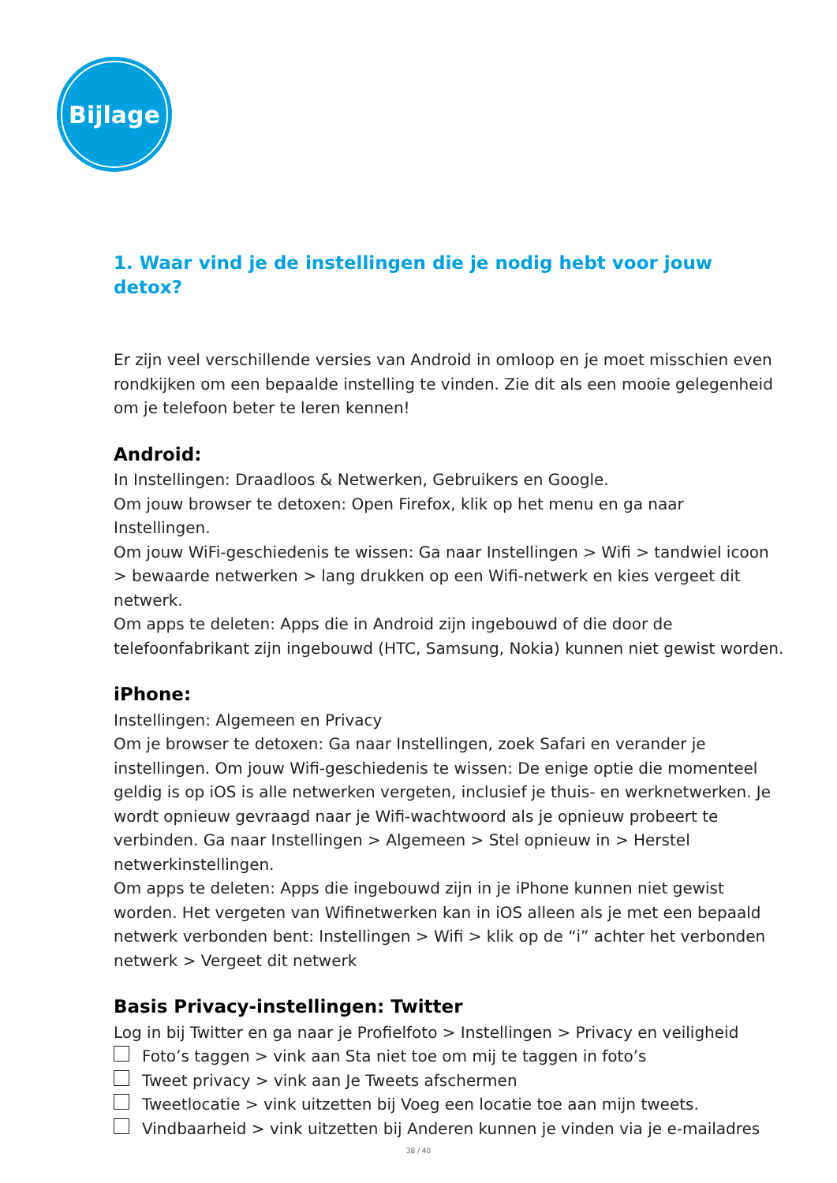Bijlage
1. Waar vind je de instellingen die je nodig hebt voor jouw detox?
Er zijn veel verschillende versies van Android in omloop en je moet misschien even rondkijken om een bepaalde instelling te vinden. Zie dit als een mooie gelegenheid om je telefoon beter te leren kennen!
Android:
In Instellingen: Draadloos & Netwerken, Gebruikers en Google.
Om jouw browser te detoxen: Open Firefox, klik op het menu en ga naar Instellingen.
Om jouw WiFi-geschiedenis te wissen: Ga naar Instellingen > Wifi > tandwiel icoon > bewaarde netwerken > lang drukken op een Wifi-netwerk en kies vergeet dit netwerk.
Om apps te deleten: Apps die in Android zijn ingebouwd of die door de telefoonfabrikant zijn ingebouwd (HTC, Samsung, Nokia) kunnen niet gewist worden.
iPhone:
Instellingen: Algemeen en Privacy
Om je browser te detoxen: Ga naar Instellingen, zoek Safari en verander je instellingen. Om jouw Wifi-geschiedenis te wissen: De enige optie die momenteel geldig is op iOS is alle netwerken vergeten, inclusief je thuis- en werknetwerken. Je wordt opnieuw gevraagd naar je Wifi-wachtwoord als je opnieuw probeert te verbinden. Ga naar Instellingen > Algemeen > Stel opnieuw in > Herstel netwerkinstellingen.
Om apps te deleten: Apps die ingebouwd zijn in je iPhone kunnen niet gewist worden. Het vergeten van Wifinetwerken kan in iOS alleen als je met een bepaald netwerk verbonden bent: Instellingen > Wifi > klik op de “i” achter het verbonden netwerk > Vergeet dit netwerk
Basis Privacy-instellingen: Twitter
Log in bij Twitter en ga naar je Profielfoto > Instellingen > Privacy en veiligheid
Foto’s taggen > vink aan Sta niet toe om mij te taggen in foto’s
Tweet privacy > vink aan Je Tweets afschermen
Tweetlocatie > vink uitzetten bij Voeg een locatie toe aan mijn tweets.
Vindbaarheid > vink uitzetten bij Anderen kunnen je vinden via je e-mailadres
38 / 40